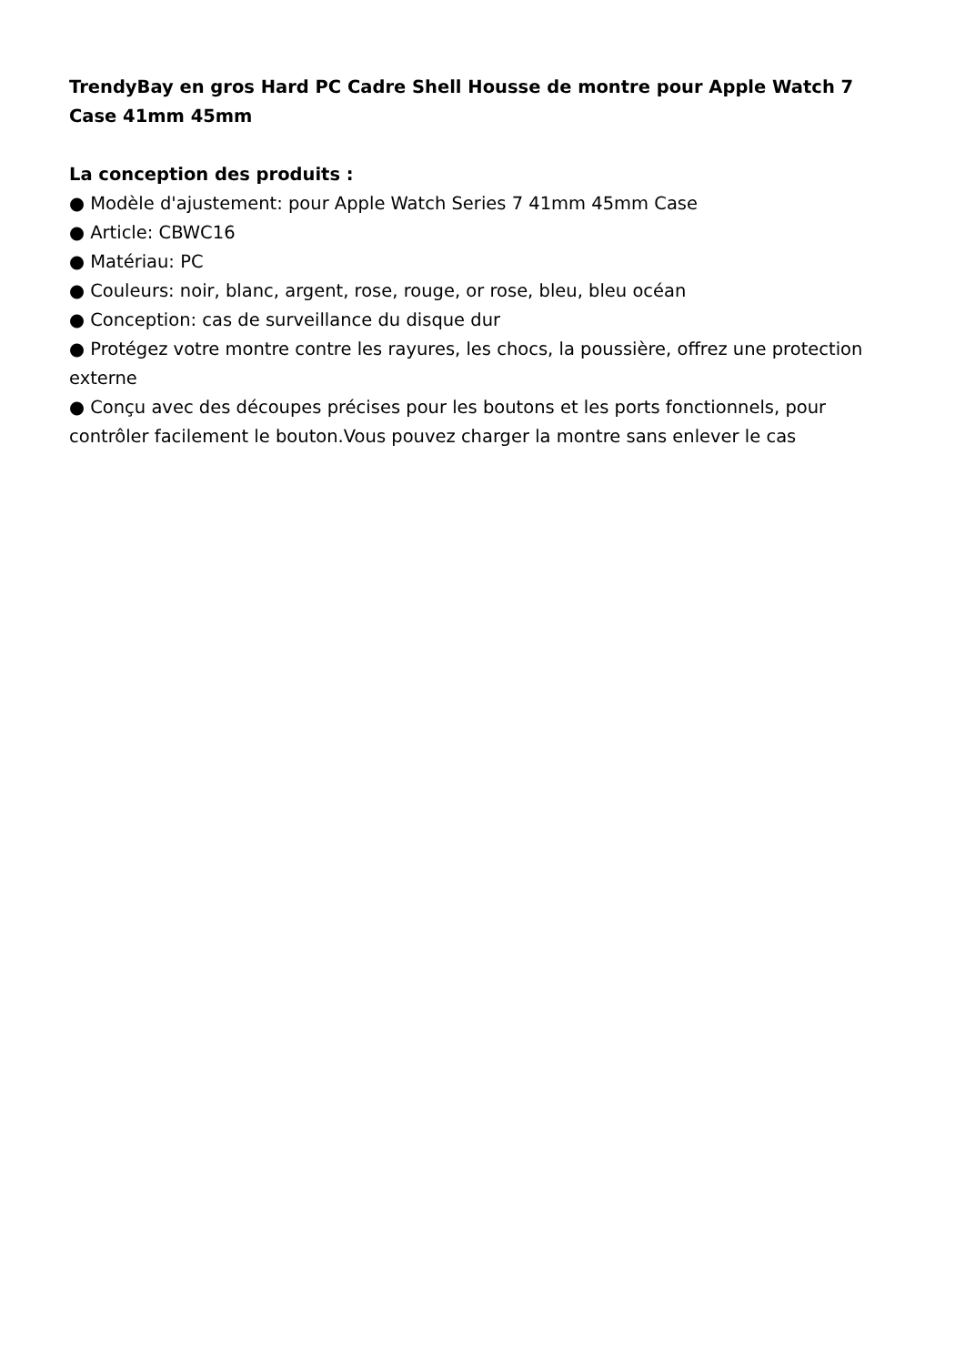TrendyBay en gros Hard PC Cadre Shell Housse de montre pour Apple Watch 7 Case 41mm 45mm
La conception des produits :
● Modèle d'ajustement: pour Apple Watch Series 7 41mm 45mm Case
● Article: CBWC16
● Matériau: PC
● Couleurs: noir, blanc, argent, rose, rouge, or rose, bleu, bleu océan
● Conception: cas de surveillance du disque dur
● Protégez votre montre contre les rayures, les chocs, la poussière, offrez une protection externe
● Conçu avec des découpes précises pour les boutons et les ports fonctionnels, pour contrôler facilement le bouton.Vous pouvez charger la montre sans enlever le cas